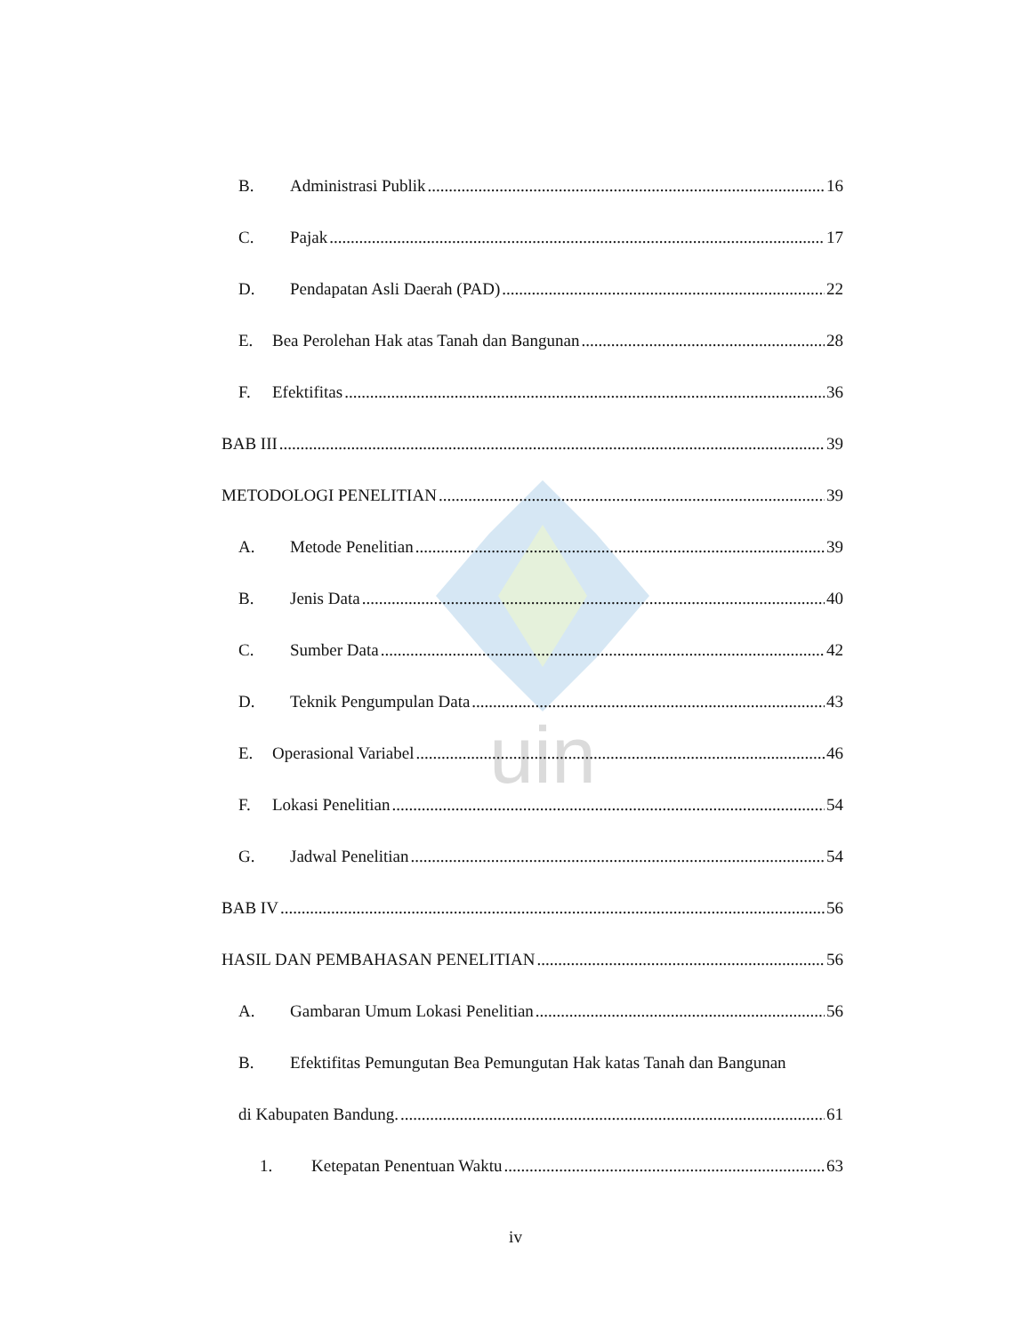uin
B. Administrasi Publik 16
C. Pajak 17
D. Pendapatan Asli Daerah (PAD) 22
E. Bea Perolehan Hak atas Tanah dan Bangunan 28
F. Efektifitas 36
BAB III 39
METODOLOGI PENELITIAN 39
A. Metode Penelitian 39
B. Jenis Data 40
C. Sumber Data 42
D. Teknik Pengumpulan Data 43
E. Operasional Variabel 46
F. Lokasi Penelitian 54
G. Jadwal Penelitian 54
BAB IV 56
HASIL DAN PEMBAHASAN PENELITIAN 56
A. Gambaran Umum Lokasi Penelitian 56
B. Efektifitas Pemungutan Bea Pemungutan Hak katas Tanah dan Bangunan
di Kabupaten Bandung. 61
1. Ketepatan Penentuan Waktu 63
iv